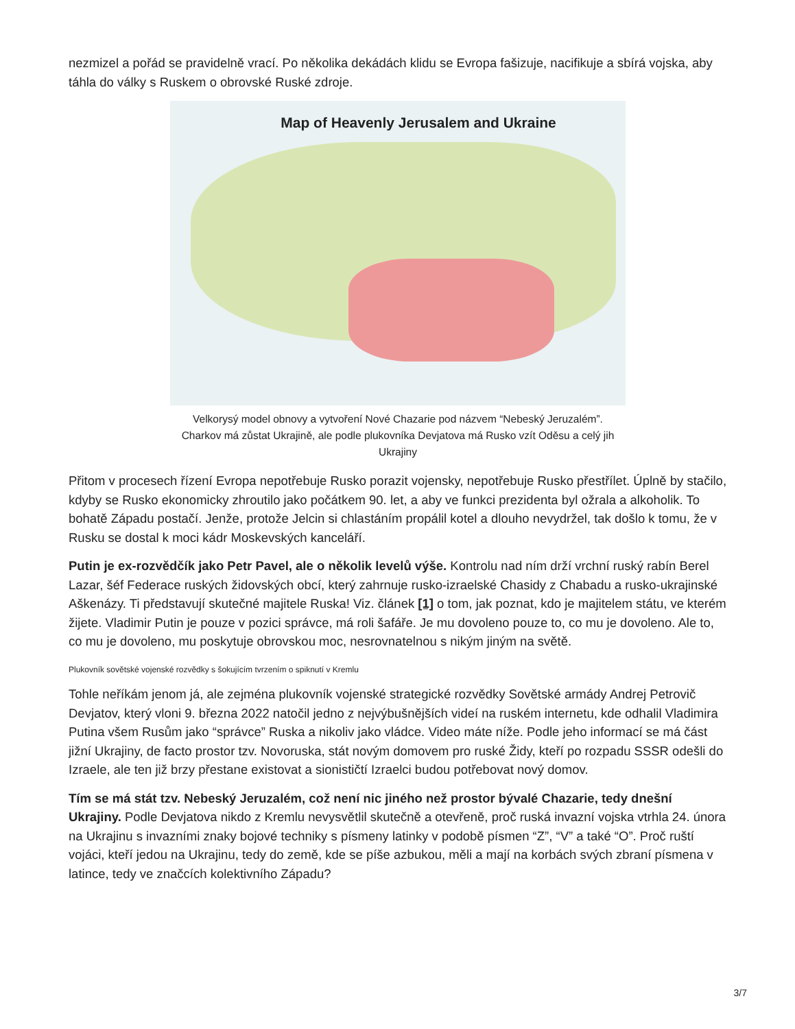nezmizel a pořád se pravidelně vrací. Po několika dekádách klidu se Evropa fašizuje, nacifikuje a sbírá vojska, aby táhla do války s Ruskem o obrovské Ruské zdroje.
Map of Heavenly Jerusalem and Ukraine
Velkorysý model obnovy a vytvoření Nové Chazarie pod názvem “Nebeský Jeruzalém”. Charkov má zůstat Ukrajině, ale podle plukovníka Devjatova má Rusko vzít Oděsu a celý jih Ukrajiny
Přitom v procesech řízení Evropa nepotřebuje Rusko porazit vojensky, nepotřebuje Rusko přestřílet. Úplně by stačilo, kdyby se Rusko ekonomicky zhroutilo jako počátkem 90. let, a aby ve funkci prezidenta byl ožrala a alkoholik. To bohatě Západu postačí. Jenže, protože Jelcin si chlastáním propálil kotel a dlouho nevydržel, tak došlo k tomu, že v Rusku se dostal k moci kádr Moskevských kanceláří.
Putin je ex-rozvědčík jako Petr Pavel, ale o několik levelů výše. Kontrolu nad ním drží vrchní ruský rabín Berel Lazar, šéf Federace ruských židovských obcí, který zahrnuje rusko-izraelské Chasidy z Chabadu a rusko-ukrajinské Aškenázy. Ti představují skutečné majitele Ruska! Viz. článek [1] o tom, jak poznat, kdo je majitelem státu, ve kterém žijete. Vladimir Putin je pouze v pozici správce, má roli šafáře. Je mu dovoleno pouze to, co mu je dovoleno. Ale to, co mu je dovoleno, mu poskytuje obrovskou moc, nesrovnatelnou s nikým jiným na světě.
Plukovník sovětské vojenské rozvědky s šokujícím tvrzením o spiknutí v Kremlu
Tohle neříkám jenom já, ale zejména plukovník vojenské strategické rozvědky Sovětské armády Andrej Petrovič Devjatov, který vloni 9. března 2022 natočil jedno z nejvýbušnějších videí na ruském internetu, kde odhalil Vladimira Putina všem Rusům jako “správce” Ruska a nikoliv jako vládce. Video máte níže. Podle jeho informací se má část jižní Ukrajiny, de facto prostor tzv. Novoruska, stát novým domovem pro ruské Židy, kteří po rozpadu SSSR odešli do Izraele, ale ten již brzy přestane existovat a sionističtí Izraelci budou potřebovat nový domov.
Tím se má stát tzv. Nebeský Jeruzalém, což není nic jiného než prostor bývalé Chazarie, tedy dnešní Ukrajiny. Podle Devjatova nikdo z Kremlu nevysvětlil skutečně a otevřeně, proč ruská invazní vojska vtrhla 24. února na Ukrajinu s invazními znaky bojové techniky s písmeny latinky v podobě písmen “Z”, “V” a také “O”. Proč ruští vojáci, kteří jedou na Ukrajinu, tedy do země, kde se píše azbukou, měli a mají na korbách svých zbraní písmena v latince, tedy ve značcích kolektivního Západu?
3/7